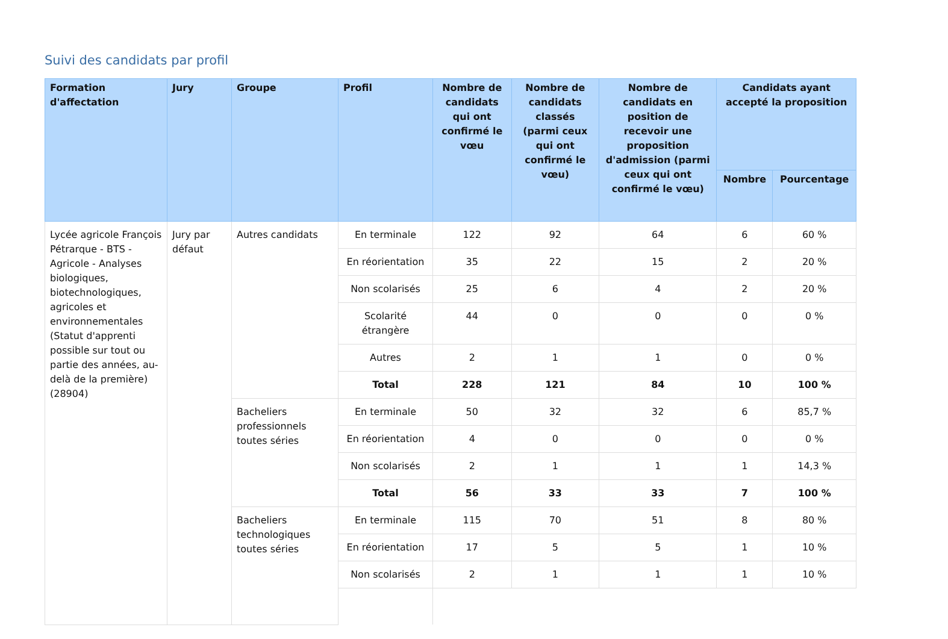Suivi des candidats par profil
| Formation d'affectation | Jury | Groupe | Profil | Nombre de candidats qui ont confirmé le vœu | Nombre de candidats classés (parmi ceux qui ont confirmé le vœu) | Nombre de candidats en position de recevoir une proposition d'admission (parmi ceux qui ont confirmé le vœu) | Candidats ayant accepté la proposition | |
| --- | --- | --- | --- | --- | --- | --- | --- | --- |
| | | | | | | | Nombre | Pourcentage |
| Lycée agricole François Pétrarque - BTS - Agricole - Analyses biologiques, biotechnologiques, agricoles et environnementales (Statut d'apprenti possible sur tout ou partie des années, au-delà de la première) (28904) | Jury par défaut | Autres candidats | En terminale | 122 | 92 | 64 | 6 | 60 % |
| | | | En réorientation | 35 | 22 | 15 | 2 | 20 % |
| | | | Non scolarisés | 25 | 6 | 4 | 2 | 20 % |
| | | | Scolarité étrangère | 44 | 0 | 0 | 0 | 0 % |
| | | | Autres | 2 | 1 | 1 | 0 | 0 % |
| | | | Total | 228 | 121 | 84 | 10 | 100 % |
| | | Bacheliers professionnels toutes séries | En terminale | 50 | 32 | 32 | 6 | 85,7 % |
| | | | En réorientation | 4 | 0 | 0 | 0 | 0 % |
| | | | Non scolarisés | 2 | 1 | 1 | 1 | 14,3 % |
| | | | Total | 56 | 33 | 33 | 7 | 100 % |
| | | Bacheliers technologiques toutes séries | En terminale | 115 | 70 | 51 | 8 | 80 % |
| | | | En réorientation | 17 | 5 | 5 | 1 | 10 % |
| | | | Non scolarisés | 2 | 1 | 1 | 1 | 10 % |